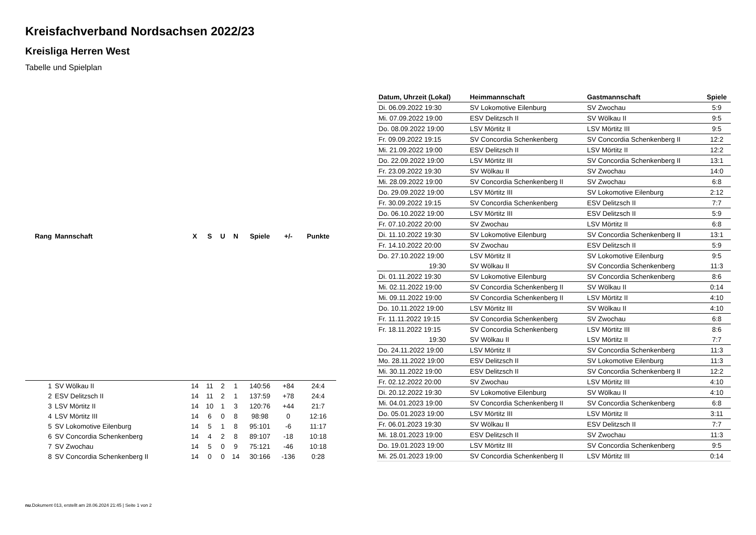Kreisfachverband Nordsachsen 2022/23
Kreisliga Herren West
Tabelle und Spielplan
| Rang | Mannschaft | X | S | U | N | Spiele | +/- | Punkte |
| --- | --- | --- | --- | --- | --- | --- | --- | --- |
| 1 | SV Wölkau II | 14 | 11 | 2 | 1 | 140:56 | +84 | 24:4 |
| 2 | ESV Delitzsch II | 14 | 11 | 2 | 1 | 137:59 | +78 | 24:4 |
| 3 | LSV Mörtitz II | 14 | 10 | 1 | 3 | 120:76 | +44 | 21:7 |
| 4 | LSV Mörtitz III | 14 | 6 | 0 | 8 | 98:98 | 0 | 12:16 |
| 5 | SV Lokomotive Eilenburg | 14 | 5 | 1 | 8 | 95:101 | -6 | 11:17 |
| 6 | SV Concordia Schenkenberg | 14 | 4 | 2 | 8 | 89:107 | -18 | 10:18 |
| 7 | SV Zwochau | 14 | 5 | 0 | 9 | 75:121 | -46 | 10:18 |
| 8 | SV Concordia Schenkenberg II | 14 | 0 | 0 | 14 | 30:166 | -136 | 0:28 |
| Datum, Uhrzeit (Lokal) | Heimmannschaft | Gastmannschaft | Spiele |
| --- | --- | --- | --- |
| Di. 06.09.2022 19:30 | SV Lokomotive Eilenburg | SV Zwochau | 5:9 |
| Mi. 07.09.2022 19:00 | ESV Delitzsch II | SV Wölkau II | 9:5 |
| Do. 08.09.2022 19:00 | LSV Mörtitz II | LSV Mörtitz III | 9:5 |
| Fr. 09.09.2022 19:15 | SV Concordia Schenkenberg | SV Concordia Schenkenberg II | 12:2 |
| Mi. 21.09.2022 19:00 | ESV Delitzsch II | LSV Mörtitz II | 12:2 |
| Do. 22.09.2022 19:00 | LSV Mörtitz III | SV Concordia Schenkenberg II | 13:1 |
| Fr. 23.09.2022 19:30 | SV Wölkau II | SV Zwochau | 14:0 |
| Mi. 28.09.2022 19:00 | SV Concordia Schenkenberg II | SV Zwochau | 6:8 |
| Do. 29.09.2022 19:00 | LSV Mörtitz III | SV Lokomotive Eilenburg | 2:12 |
| Fr. 30.09.2022 19:15 | SV Concordia Schenkenberg | ESV Delitzsch II | 7:7 |
| Do. 06.10.2022 19:00 | LSV Mörtitz III | ESV Delitzsch II | 5:9 |
| Fr. 07.10.2022 20:00 | SV Zwochau | LSV Mörtitz II | 6:8 |
| Di. 11.10.2022 19:30 | SV Lokomotive Eilenburg | SV Concordia Schenkenberg II | 13:1 |
| Fr. 14.10.2022 20:00 | SV Zwochau | ESV Delitzsch II | 5:9 |
| Do. 27.10.2022 19:00 | LSV Mörtitz II | SV Lokomotive Eilenburg | 9:5 |
| 19:30 | SV Wölkau II | SV Concordia Schenkenberg | 11:3 |
| Di. 01.11.2022 19:30 | SV Lokomotive Eilenburg | SV Concordia Schenkenberg | 8:6 |
| Mi. 02.11.2022 19:00 | SV Concordia Schenkenberg II | SV Wölkau II | 0:14 |
| Mi. 09.11.2022 19:00 | SV Concordia Schenkenberg II | LSV Mörtitz II | 4:10 |
| Do. 10.11.2022 19:00 | LSV Mörtitz III | SV Wölkau II | 4:10 |
| Fr. 11.11.2022 19:15 | SV Concordia Schenkenberg | SV Zwochau | 6:8 |
| Fr. 18.11.2022 19:15 | SV Concordia Schenkenberg | LSV Mörtitz III | 8:6 |
| 19:30 | SV Wölkau II | LSV Mörtitz II | 7:7 |
| Do. 24.11.2022 19:00 | LSV Mörtitz II | SV Concordia Schenkenberg | 11:3 |
| Mo. 28.11.2022 19:00 | ESV Delitzsch II | SV Lokomotive Eilenburg | 11:3 |
| Mi. 30.11.2022 19:00 | ESV Delitzsch II | SV Concordia Schenkenberg II | 12:2 |
| Fr. 02.12.2022 20:00 | SV Zwochau | LSV Mörtitz III | 4:10 |
| Di. 20.12.2022 19:30 | SV Lokomotive Eilenburg | SV Wölkau II | 4:10 |
| Mi. 04.01.2023 19:00 | SV Concordia Schenkenberg II | SV Concordia Schenkenberg | 6:8 |
| Do. 05.01.2023 19:00 | LSV Mörtitz III | LSV Mörtitz II | 3:11 |
| Fr. 06.01.2023 19:30 | SV Wölkau II | ESV Delitzsch II | 7:7 |
| Mi. 18.01.2023 19:00 | ESV Delitzsch II | SV Zwochau | 11:3 |
| Do. 19.01.2023 19:00 | LSV Mörtitz III | SV Concordia Schenkenberg | 9:5 |
| Mi. 25.01.2023 19:00 | SV Concordia Schenkenberg II | LSV Mörtitz III | 0:14 |
nu.Dokument 013, erstellt am 28.06.2024 21:45 | Seite 1 von 2